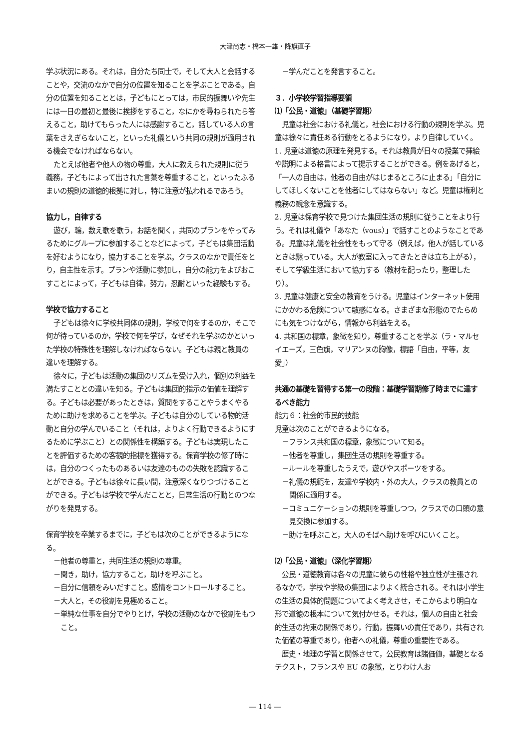大津尚志・橋本一雄・降旗直子
学ぶ状況にある。それは，自分たち同士で，そして大人と会話することや，交流のなかで自分の位置を知ることを学ぶことである。自分の位置を知ることとは，子どもにとっては，市民的振舞いや先生には一日の最初と最後に挨拶をすること，なにかを尋ねられたら答えること，助けてもらった人には感謝すること，話している人の言葉をさえぎらないこと，といった礼儀という共同の規則が適用される機会でなければならない。
たとえば他者や他人の物の尊重，大人に教えられた規則に従う義務，子どもによって出された言葉を尊重すること，といったふるまいの規則の道徳的根拠に対し，特に注意が払われるであろう。
協力し，自律する
遊び，輪，数え歌を歌う，お話を聞く，共同のプランをやってみるためにグループに参加することなどによって，子どもは集団活動を好むようになり，協力することを学ぶ。クラスのなかで責任をとり，自主性を示す。プランや活動に参加し，自分の能力をよびおこすことによって，子どもは自律，努力，忍耐といった経験もする。
学校で協力すること
子どもは徐々に学校共同体の規則，学校で何をするのか，そこで何が待っているのか，学校で何を学び，なぜそれを学ぶのかといった学校の特殊性を理解しなければならない。子どもは親と教員の違いを理解する。
徐々に，子どもは活動の集団のリズムを受け入れ，個別の利益を満たすこととの違いを知る。子どもは集団的指示の価値を理解する。子どもは必要があったときは，質問をすることやうまくやるために助けを求めることを学ぶ。子どもは自分のしている物的活動と自分の学んでいること（それは，よりよく行動できるようにするために学ぶこと）との関係性を構築する。子どもは実現したことを評価するための客観的指標を獲得する。保育学校の修了時には，自分のつくったものあるいは友達のものの失敗を認識することができる。子どもは徐々に長い間，注意深くなりつづけることができる。子どもは学校で学んだことと，日常生活の行動とのつながりを発見する。
保育学校を卒業するまでに，子どもは次のことができるようになる。
－他者の尊重と，共同生活の規則の尊重。
－聞き，助け，協力すること，助けを呼ぶこと。
－自分に信頼をみいだすこと。感情をコントロールすること。
－大人と，その役割を見極めること。
－単純な仕事を自分でやりとげ，学校の活動のなかで役割をもつこと。
－学んだことを発言すること。
３．小学校学習指導要領
⑴「公民・道徳」（基礎学習期）
児童は社会における礼儀と，社会における行動の規則を学ぶ。児童は徐々に責任ある行動をとるようになり，より自律していく。
1. 児童は道徳の原理を発見する。それは教員が日々の授業で挿絵や説明による格言によって提示することができる。例をあげると，「一人の自由は，他者の自由がはじまるところに止まる」「自分にしてほしくないことを他者にしてはならない」など。児童は権利と義務の観念を意識する。
2. 児童は保育学校で見つけた集団生活の規則に従うことをより行う。それは礼儀や「あなた（vous）」で話すことのようなことである。児童は礼儀を社会性をもって守る（例えば，他人が話しているときは黙っている。大人が教室に入ってきたときは立ち上がる），そして学級生活において協力する（教材を配ったり，整理したり）。
3. 児童は健康と安全の教育をうける。児童はインターネット使用にかかわる危険について敏感になる。さまざまな形態のでたらめにも気をつけながら，情報から利益をえる。
4. 共和国の標章，象徴を知り，尊重することを学ぶ（ラ・マルセイエーズ，三色旗，マリアンヌの胸像，標語「自由，平等，友愛」）
共通の基礎を習得する第一の段階：基礎学習期修了時までに達するべき能力
能力６：社会的市民的技能
児童は次のことができるようになる。
－フランス共和国の標章，象徴について知る。
－他者を尊重し，集団生活の規則を尊重する。
－ルールを尊重したうえで，遊びやスポーツをする。
－礼儀の規範を，友達や学校内・外の大人，クラスの教員との関係に適用する。
－コミュニケーションの規則を尊重しつつ，クラスでの口頭の意見交換に参加する。
－助けを呼ぶこと，大人のそばへ助けを呼びにいくこと。
⑵「公民・道徳」（深化学習期）
公民・道徳教育は各々の児童に彼らの性格や独立性が主張されるなかで，学校や学級の集団によりよく統合される。それは小学生の生活の具体的問題についてよく考えさせ，そこからより明白な形で道徳の根本について気付かせる。それは，個人の自由と社会的生活の拘束の関係であり，行動，振舞いの責任であり，共有された価値の尊重であり，他者への礼儀，尊重の重要性である。
歴史・地理の学習と関係させて，公民教育は諸価値，基礎となるテクスト，フランスや EU の象徴，とりわけ人お
― 114 ―